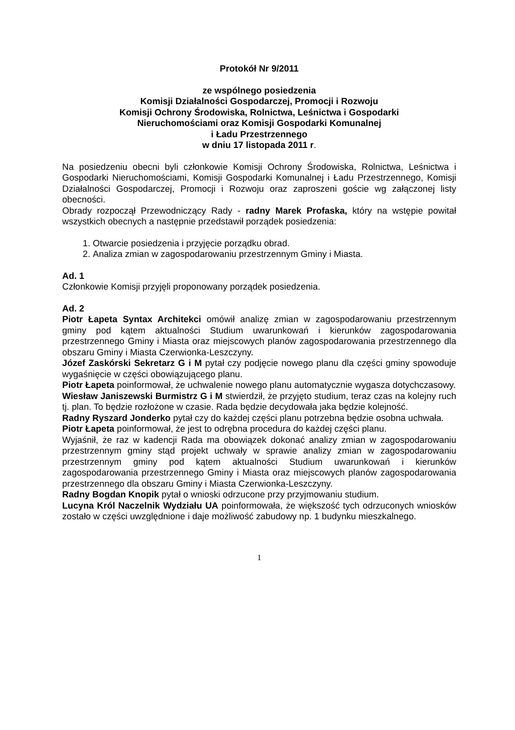Protokół Nr 9/2011
ze wspólnego posiedzenia
Komisji Działalności Gospodarczej, Promocji i Rozwoju
Komisji Ochrony Środowiska, Rolnictwa, Leśnictwa i Gospodarki
Nieruchomościami oraz Komisji Gospodarki Komunalnej
i Ładu Przestrzennego
w dniu 17 listopada 2011 r.
Na posiedzeniu obecni byli członkowie Komisji Ochrony Środowiska, Rolnictwa, Leśnictwa i Gospodarki Nieruchomościami, Komisji Gospodarki Komunalnej i Ładu Przestrzennego, Komisji Działalności Gospodarczej, Promocji i Rozwoju oraz zaproszeni goście wg załączonej listy obecności.
Obrady rozpoczął Przewodniczący Rady - radny Marek Profaska, który na wstępie powitał wszystkich obecnych a następnie przedstawił porządek posiedzenia:
1. Otwarcie posiedzenia i przyjęcie porządku obrad.
2. Analiza zmian w zagospodarowaniu przestrzennym Gminy i Miasta.
Ad. 1
Członkowie Komisji przyjęli proponowany porządek posiedzenia.
Ad. 2
Piotr Łapeta Syntax Architekci omówił analizę zmian w zagospodarowaniu przestrzennym gminy pod kątem aktualności Studium uwarunkowań i kierunków zagospodarowania przestrzennego Gminy i Miasta oraz miejscowych planów zagospodarowania przestrzennego dla obszaru Gminy i Miasta Czerwionka-Leszczyny.
Józef Zaskórski Sekretarz G i M pytał czy podjęcie nowego planu dla części gminy spowoduje wygaśnięcie w części obowiązującego planu.
Piotr Łapeta poinformował, że uchwalenie nowego planu automatycznie wygasza dotychczasowy.
Wiesław Janiszewski Burmistrz G i M stwierdził, że przyjęto studium, teraz czas na kolejny ruch tj. plan. To będzie rozłożone w czasie. Rada będzie decydowała jaka będzie kolejność.
Radny Ryszard Jonderko pytał czy do każdej części planu potrzebna będzie osobna uchwała.
Piotr Łapeta poinformował, że jest to odrębna procedura do każdej części planu.
Wyjaśnił, że raz w kadencji Rada ma obowiązek dokonać analizy zmian w zagospodarowaniu przestrzennym gminy stąd projekt uchwały w sprawie analizy zmian w zagospodarowaniu przestrzennym gminy pod kątem aktualności Studium uwarunkowań i kierunków zagospodarowania przestrzennego Gminy i Miasta oraz miejscowych planów zagospodarowania przestrzennego dla obszaru Gminy i Miasta Czerwionka-Leszczyny.
Radny Bogdan Knopik pytał o wnioski odrzucone przy przyjmowaniu studium.
Lucyna Król Naczelnik Wydziału UA poinformowała, że większość tych odrzuconych wniosków zostało w części uwzględnione i daje możliwość zabudowy np. 1 budynku mieszkalnego.
1